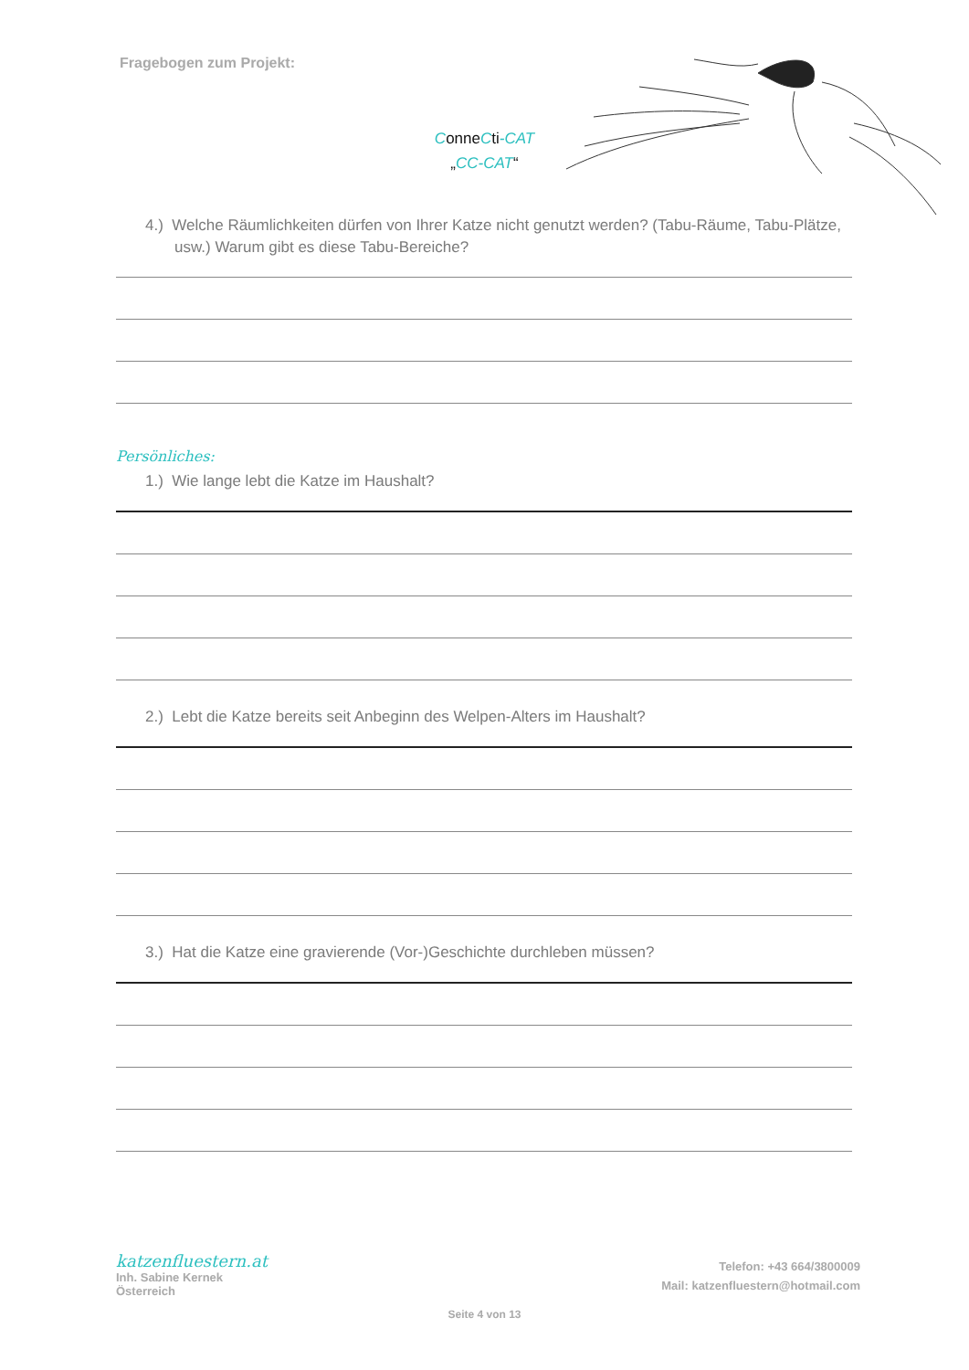Fragebogen zum Projekt:
ConneCti-CAT
„CC-CAT“
4.) Welche Räumlichkeiten dürfen von Ihrer Katze nicht genutzt werden? (Tabu-Räume, Tabu-Plätze, usw.) Warum gibt es diese Tabu-Bereiche?
Persönliches:
1.) Wie lange lebt die Katze im Haushalt?
2.) Lebt die Katze bereits seit Anbeginn des Welpen-Alters im Haushalt?
3.) Hat die Katze eine gravierende (Vor-)Geschichte durchleben müssen?
katzenfluestern.at
Inh. Sabine Kernek
Österreich
Telefon: +43 664/3800009
Mail: katzenfluestern@hotmail.com
Seite 4 von 13